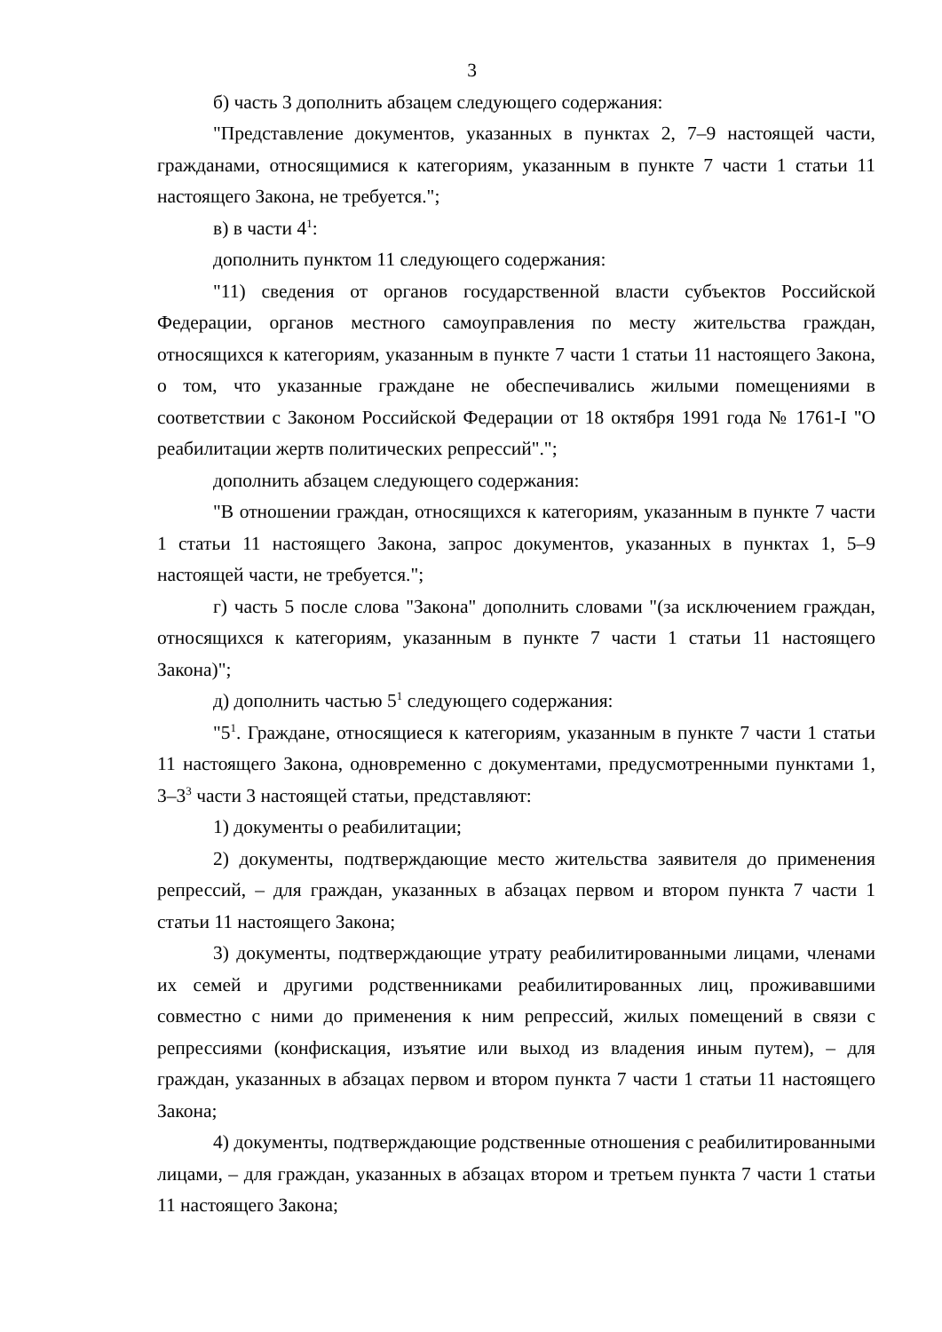3
б) часть 3 дополнить абзацем следующего содержания:
"Представление документов, указанных в пунктах 2, 7–9 настоящей части, гражданами, относящимися к категориям, указанным в пункте 7 части 1 статьи 11 настоящего Закона, не требуется.";
в) в части 4<sup>1</sup>:
дополнить пунктом 11 следующего содержания:
"11) сведения от органов государственной власти субъектов Российской Федерации, органов местного самоуправления по месту жительства граждан, относящихся к категориям, указанным в пункте 7 части 1 статьи 11 настоящего Закона, о том, что указанные граждане не обеспечивались жилыми помещениями в соответствии с Законом Российской Федерации от 18 октября 1991 года № 1761-I "О реабилитации жертв политических репрессий".";
дополнить абзацем следующего содержания:
"В отношении граждан, относящихся к категориям, указанным в пункте 7 части 1 статьи 11 настоящего Закона, запрос документов, указанных в пунктах 1, 5–9 настоящей части, не требуется.";
г) часть 5 после слова "Закона" дополнить словами "(за исключением граждан, относящихся к категориям, указанным в пункте 7 части 1 статьи 11 настоящего Закона)";
д) дополнить частью 5<sup>1</sup> следующего содержания:
"5<sup>1</sup>. Граждане, относящиеся к категориям, указанным в пункте 7 части 1 статьи 11 настоящего Закона, одновременно с документами, предусмотренными пунктами 1, 3–3<sup>3</sup> части 3 настоящей статьи, представляют:
1) документы о реабилитации;
2) документы, подтверждающие место жительства заявителя до применения репрессий, – для граждан, указанных в абзацах первом и втором пункта 7 части 1 статьи 11 настоящего Закона;
3) документы, подтверждающие утрату реабилитированными лицами, членами их семей и другими родственниками реабилитированных лиц, проживавшими совместно с ними до применения к ним репрессий, жилых помещений в связи с репрессиями (конфискация, изъятие или выход из владения иным путем), – для граждан, указанных в абзацах первом и втором пункта 7 части 1 статьи 11 настоящего Закона;
4) документы, подтверждающие родственные отношения с реабилитированными лицами, – для граждан, указанных в абзацах втором и третьем пункта 7 части 1 статьи 11 настоящего Закона;